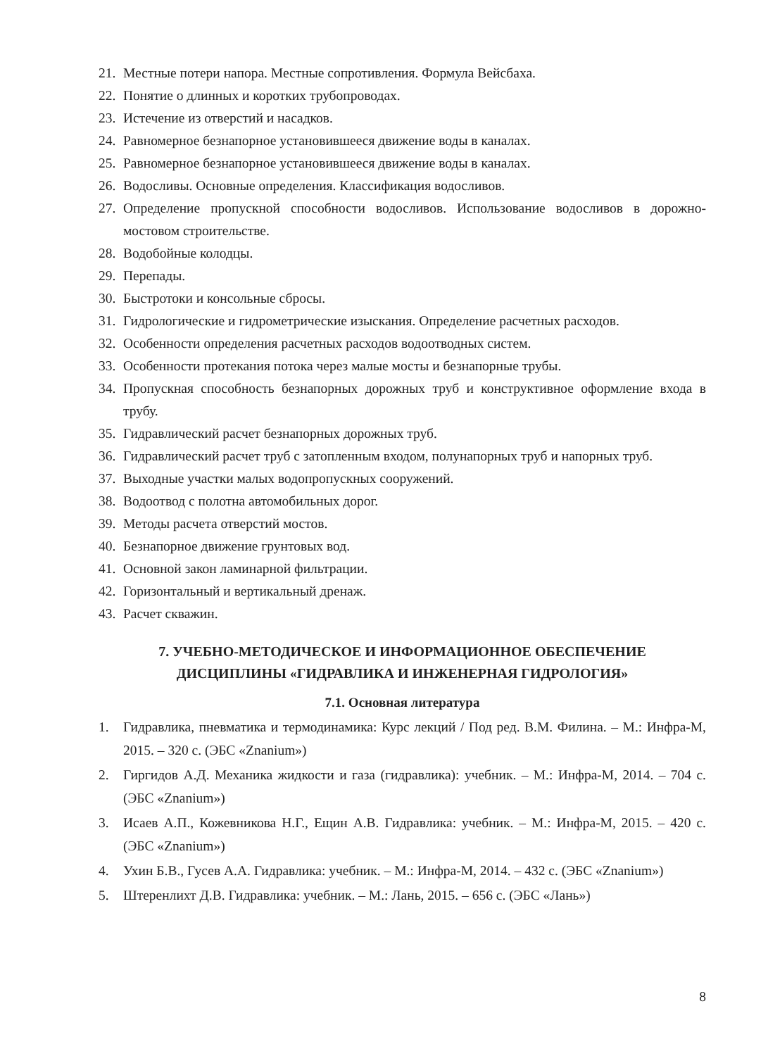21. Местные потери напора. Местные сопротивления. Формула Вейсбаха.
22. Понятие о длинных и коротких трубопроводах.
23. Истечение из отверстий и насадков.
24. Равномерное безнапорное установившееся движение воды в каналах.
25. Равномерное безнапорное установившееся движение воды в каналах.
26. Водосливы. Основные определения. Классификация водосливов.
27. Определение пропускной способности водосливов. Использование водосливов в дорожно-мостовом строительстве.
28. Водобойные колодцы.
29. Перепады.
30. Быстротоки и консольные сбросы.
31. Гидрологические и гидрометрические изыскания. Определение расчетных расходов.
32. Особенности определения расчетных расходов водоотводных систем.
33. Особенности протекания потока через малые мосты и безнапорные трубы.
34. Пропускная способность безнапорных дорожных труб и конструктивное оформление входа в трубу.
35. Гидравлический расчет безнапорных дорожных труб.
36. Гидравлический расчет труб с затопленным входом, полунапорных труб и напорных труб.
37. Выходные участки малых водопропускных сооружений.
38. Водоотвод с полотна автомобильных дорог.
39. Методы расчета отверстий мостов.
40. Безнапорное движение грунтовых вод.
41. Основной закон ламинарной фильтрации.
42. Горизонтальный и вертикальный дренаж.
43. Расчет скважин.
7. УЧЕБНО-МЕТОДИЧЕСКОЕ И ИНФОРМАЦИОННОЕ ОБЕСПЕЧЕНИЕ
ДИСЦИПЛИНЫ «ГИДРАВЛИКА И ИНЖЕНЕРНАЯ ГИДРОЛОГИЯ»
7.1. Основная литература
1. Гидравлика, пневматика и термодинамика: Курс лекций / Под ред. В.М. Филина. – М.: Инфра-М, 2015. – 320 с. (ЭБС «Znanium»)
2. Гиргидов А.Д. Механика жидкости и газа (гидравлика): учебник. – М.: Инфра-М, 2014. – 704 с. (ЭБС «Znanium»)
3. Исаев А.П., Кожевникова Н.Г., Ещин А.В. Гидравлика: учебник. – М.: Инфра-М, 2015. – 420 с. (ЭБС «Znanium»)
4. Ухин Б.В., Гусев А.А. Гидравлика: учебник. – М.: Инфра-М, 2014. – 432 с. (ЭБС «Znanium»)
5. Штеренлихт Д.В. Гидравлика: учебник. – М.: Лань, 2015. – 656 с. (ЭБС «Лань»)
8